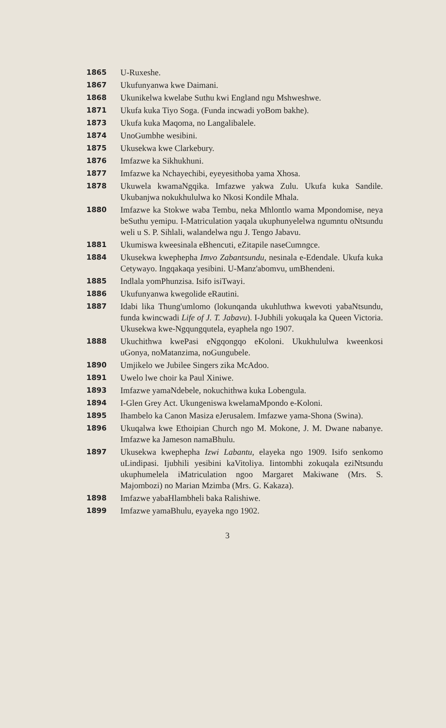1865 U-Ruxeshe.
1867 Ukufunyanwa kwe Daimani.
1868 Ukunikelwa kwelabe Suthu kwi England ngu Mshweshwe.
1871 Ukufa kuka Tiyo Soga. (Funda incwadi yoBom bakhe).
1873 Ukufa kuka Maqoma, no Langalibalele.
1874 UnoGumbhe wesibini.
1875 Ukusekwa kwe Clarkebury.
1876 Imfazwe ka Sikhukhuni.
1877 Imfazwe ka Nchayechibi, eyeyesithoba yama Xhosa.
1878 Ukuwela kwamaNgqika. Imfazwe yakwa Zulu. Ukufa kuka Sandile. Ukubanjwa nokukhululwa ko Nkosi Kondile Mhala.
1880 Imfazwe ka Stokwe waba Tembu, neka Mhlontlo wama Mpondomise, neya beSuthu yemipu. I-Matriculation yaqala ukuphunyelelwa ngumntu oNtsundu weli u S. P. Sihlali, walandelwa ngu J. Tengo Jabavu.
1881 Ukumiswa kweesinala eBhencuti, eZitapile naseCumngce.
1884 Ukusekwa kwephepha Imvo Zabantsundu, nesinala e-Edendale. Ukufa kuka Cetywayo. Ingqakaqa yesibini. U-Manz'abomvu, umBhendeni.
1885 Indlala yomPhunzisa. Isifo isiTwayi.
1886 Ukufunyanwa kwegolide eRautini.
1887 Idabi lika Thung'umlomo (lokunqanda ukuhluthwa kwevoti yabaNtsundu, funda kwincwadi Life of J. T. Jabavu). I-Jubhili yokuqala ka Queen Victoria. Ukusekwa kwe-Ngqungqutela, eyaphela ngo 1907.
1888 Ukuchithwa kwePasi eNgqongqo eKoloni. Ukukhululwa kweenkosi uGonya, noMatanzima, noGungubele.
1890 Umjikelo we Jubilee Singers zika McAdoo.
1891 Uwelo lwe choir ka Paul Xiniwe.
1893 Imfazwe yamaNdebele, nokuchithwa kuka Lobengula.
1894 I-Glen Grey Act. Ukungeniswa kwelamaMpondo e-Koloni.
1895 Ihambelo ka Canon Masiza eJerusalem. Imfazwe yama-Shona (Swina).
1896 Ukuqalwa kwe Ethoipian Church ngo M. Mokone, J. M. Dwane nabanye. Imfazwe ka Jameson namaBhulu.
1897 Ukusekwa kwephepha Izwi Labantu, elayeka ngo 1909. Isifo senkomo uLindipasi. Ijubhili yesibini kaVitoliya. Iintombhi zokuqala eziNtsundu ukuphumelela iMatriculation ngoo Margaret Makiwane (Mrs. S. Majombozi) no Marian Mzimba (Mrs. G. Kakaza).
1898 Imfazwe yabaHlambheli baka Ralishiwe.
1899 Imfazwe yamaBhulu, eyayeka ngo 1902.
3